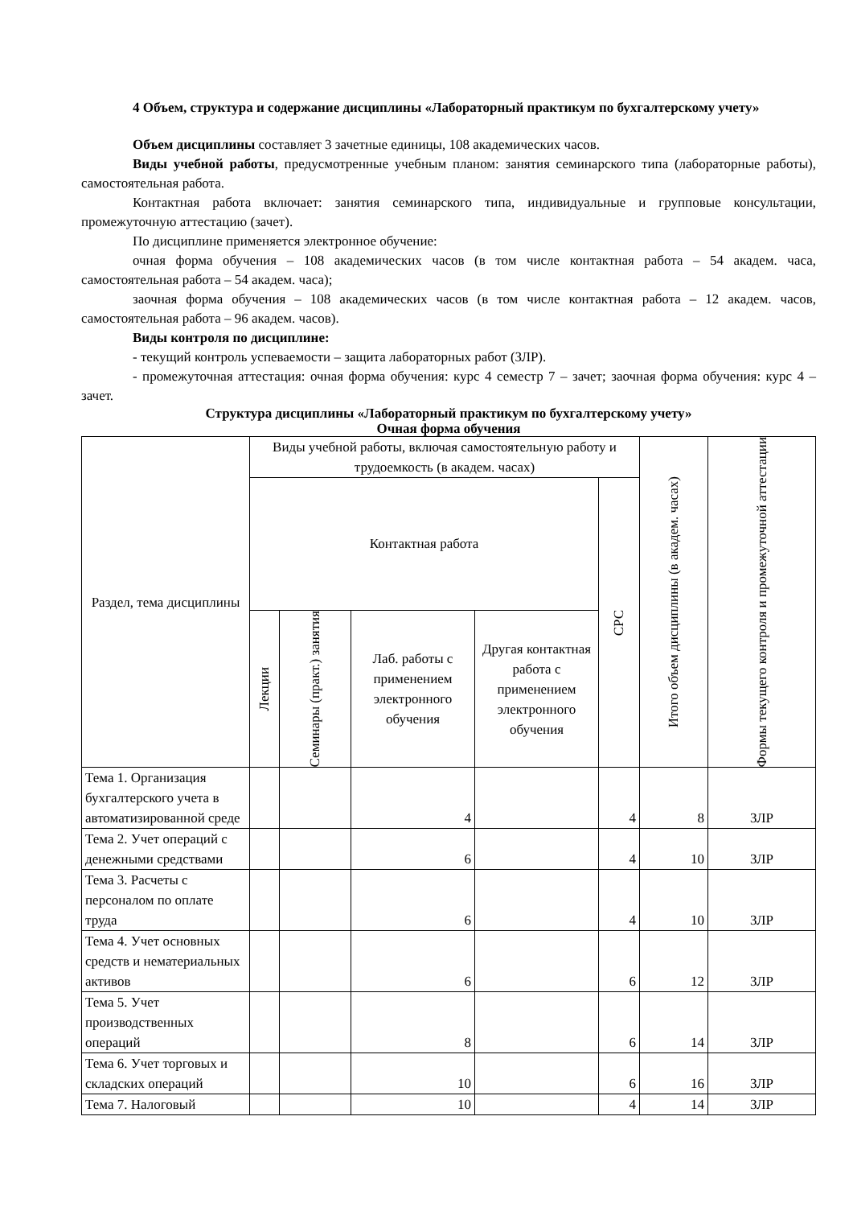4 Объем, структура и содержание дисциплины «Лабораторный практикум по бухгалтерскому учету»
Объем дисциплины составляет 3 зачетные единицы, 108 академических часов.
Виды учебной работы, предусмотренные учебным планом: занятия семинарского типа (лабораторные работы), самостоятельная работа.
Контактная работа включает: занятия семинарского типа, индивидуальные и групповые консультации, промежуточную аттестацию (зачет).
По дисциплине применяется электронное обучение:
очная форма обучения – 108 академических часов (в том числе контактная работа – 54 академ. часа, самостоятельная работа – 54 академ. часа);
заочная форма обучения – 108 академических часов (в том числе контактная работа – 12 академ. часов, самостоятельная работа – 96 академ. часов).
Виды контроля по дисциплине:
- текущий контроль успеваемости – защита лабораторных работ (ЗЛР).
- промежуточная аттестация: очная форма обучения: курс 4 семестр 7 – зачет; заочная форма обучения: курс 4 – зачет.
Структура дисциплины «Лабораторный практикум по бухгалтерскому учету»
Очная форма обучения
| Раздел, тема дисциплины | Виды учебной работы, включая самостоятельную работу и трудоемкость (в академ. часах) | | | | | Итого объем дисциплины (в академ. часах) | Формы текущего контроля и промежуточной аттестации |
| --- | --- | --- | --- | --- | --- | --- | --- |
| | Контактная работа | | | | СРС | | |
| | Лекции | Семинары (практ.) занятия | Лаб. работы с применением электронного обучения | Другая контактная работа с применением электронного обучения | | | |
| Тема 1. Организация бухгалтерского учета в автоматизированной среде | | | 4 | | 4 | 8 | ЗЛР |
| Тема 2. Учет операций с денежными средствами | | | 6 | | 4 | 10 | ЗЛР |
| Тема 3. Расчеты с персоналом по оплате труда | | | 6 | | 4 | 10 | ЗЛР |
| Тема 4. Учет основных средств и нематериальных активов | | | 6 | | 6 | 12 | ЗЛР |
| Тема 5. Учет производственных операций | | | 8 | | 6 | 14 | ЗЛР |
| Тема 6. Учет торговых и складских операций | | | 10 | | 6 | 16 | ЗЛР |
| Тема 7. Налоговый | | | 10 | | 4 | 14 | ЗЛР |